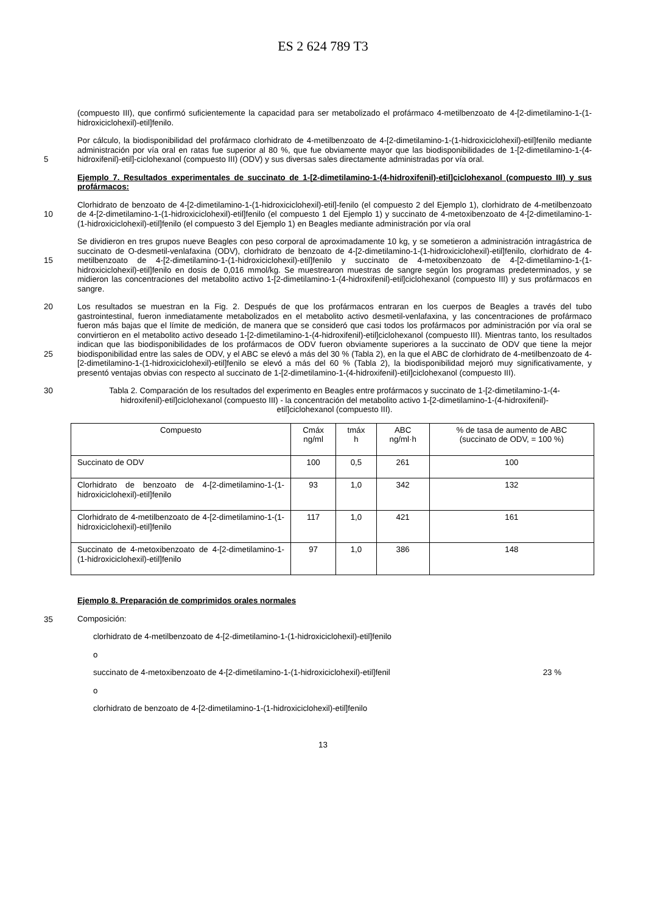ES 2 624 789 T3
(compuesto III), que confirmó suficientemente la capacidad para ser metabolizado el profármaco 4-metilbenzoato de 4-[2-dimetilamino-1-(1-hidroxiciclohexil)-etil]fenilo.
5 Por cálculo, la biodisponibilidad del profármaco clorhidrato de 4-metilbenzoato de 4-[2-dimetilamino-1-(1-hidroxiciclohexil)-etil]fenilo mediante administración por vía oral en ratas fue superior al 80 %, que fue obviamente mayor que las biodisponibilidades de 1-[2-dimetilamino-1-(4-hidroxifenil)-etil]-ciclohexanol (compuesto III) (ODV) y sus diversas sales directamente administradas por vía oral.
Ejemplo 7. Resultados experimentales de succinato de 1-[2-dimetilamino-1-(4-hidroxifenil)-etil]ciclohexanol (compuesto III) y sus profármacos:
10 Clorhidrato de benzoato de 4-[2-dimetilamino-1-(1-hidroxiciclohexil)-etil]-fenilo (el compuesto 2 del Ejemplo 1), clorhidrato de 4-metilbenzoato de 4-[2-dimetilamino-1-(1-hidroxiciclohexil)-etil]fenilo (el compuesto 1 del Ejemplo 1) y succinato de 4-metoxibenzoato de 4-[2-dimetilamino-1-(1-hidroxiciclohexil)-etil]fenilo (el compuesto 3 del Ejemplo 1) en Beagles mediante administración por vía oral
15 Se dividieron en tres grupos nueve Beagles con peso corporal de aproximadamente 10 kg, y se sometieron a administración intragástrica de succinato de O-desmetil-venlafaxina (ODV), clorhidrato de benzoato de 4-[2-dimetilamino-1-(1-hidroxiciclohexil)-etil]fenilo, clorhidrato de 4-metilbenzoato de 4-[2-dimetilamino-1-(1-hidroxiciclohexil)-etil]fenilo y succinato de 4-metoxibenzoato de 4-[2-dimetilamino-1-(1-hidroxiciclohexil)-etil]fenilo en dosis de 0,016 mmol/kg. Se muestrearon muestras de sangre según los programas predeterminados, y se midieron las concentraciones del metabolito activo 1-[2-dimetilamino-1-(4-hidroxifenil)-etil]ciclohexanol (compuesto III) y sus profármacos en sangre.
20
25
Los resultados se muestran en la Fig. 2. Después de que los profármacos entraran en los cuerpos de Beagles a través del tubo gastrointestinal, fueron inmediatamente metabolizados en el metabolito activo desmetil-venlafaxina, y las concentraciones de profármaco fueron más bajas que el límite de medición, de manera que se consideró que casi todos los profármacos por administración por vía oral se convirtieron en el metabolito activo deseado 1-[2-dimetilamino-1-(4-hidroxifenil)-etil]ciclohexanol (compuesto III). Mientras tanto, los resultados indican que las biodisponibilidades de los profármacos de ODV fueron obviamente superiores a la succinato de ODV que tiene la mejor biodisponibilidad entre las sales de ODV, y el ABC se elevó a más del 30 % (Tabla 2), en la que el ABC de clorhidrato de 4-metilbenzoato de 4-[2-dimetilamino-1-(1-hidroxiciclohexil)-etil]fenilo se elevó a más del 60 % (Tabla 2), la biodisponibilidad mejoró muy significativamente, y presentó ventajas obvias con respecto al succinato de 1-[2-dimetilamino-1-(4-hidroxifenil)-etil]ciclohexanol (compuesto III).
30 Tabla 2. Comparación de los resultados del experimento en Beagles entre profármacos y succinato de 1-[2-dimetilamino-1-(4-hidroxifenil)-etil]ciclohexanol (compuesto III) - la concentración del metabolito activo 1-[2-dimetilamino-1-(4-hidroxifenil)-etil]ciclohexanol (compuesto III).
| Compuesto | Cmáx ng/ml | tmáx h | ABC ng/ml·h | % de tasa de aumento de ABC (succinato de ODV, = 100 %) |
| --- | --- | --- | --- | --- |
| Succinato de ODV | 100 | 0,5 | 261 | 100 |
| Clorhidrato de benzoato de 4-[2-dimetilamino-1-(1-hidroxiciclohexil)-etil]fenilo | 93 | 1,0 | 342 | 132 |
| Clorhidrato de 4-metilbenzoato de 4-[2-dimetilamino-1-(1-hidroxiciclohexil)-etil]fenilo | 117 | 1,0 | 421 | 161 |
| Succinato de 4-metoxibenzoato de 4-[2-dimetilamino-1-(1-hidroxiciclohexil)-etil]fenilo | 97 | 1,0 | 386 | 148 |
35 Ejemplo 8. Preparación de comprimidos orales normales
Composición:
clorhidrato de 4-metilbenzoato de 4-[2-dimetilamino-1-(1-hidroxiciclohexil)-etil]fenilo
o
succinato de 4-metoxibenzoato de 4-[2-dimetilamino-1-(1-hidroxiciclohexil)-etil]fenil 23 %
o
clorhidrato de benzoato de 4-[2-dimetilamino-1-(1-hidroxiciclohexil)-etil]fenilo
13